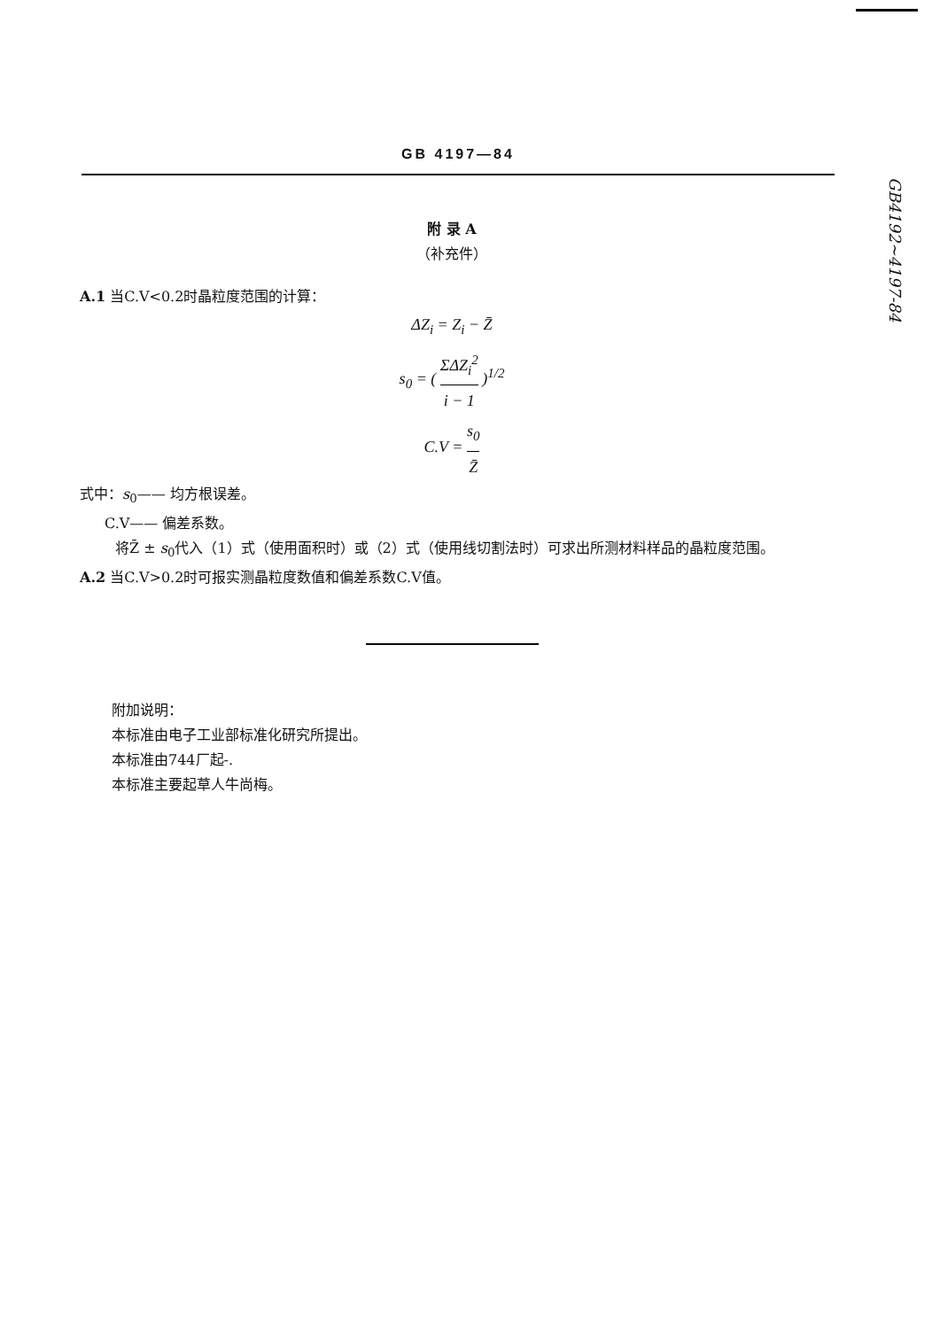GB4192~4197-84
GB 4197—84
附 录 A
（补充件）
A.1 当C.V<0.2时晶粒度范围的计算：
ΔZ<sub>i</sub> = Z<sub>i</sub> − Z̄
s<sub>0</sub> = ( ΣΔZ<sub>i</sub><sup>2</sup> i − 1 )<sup>1/2</sup>
C.V = s<sub>0</sub> Z̄
式中：s<sub>0</sub>—— 均方根误差。
C.V—— 偏差系数。
将Z̄ ± s<sub>0</sub>代入（1）式（使用面积时）或（2）式（使用线切割法时）可求出所测材料样品的晶粒度范围。
A.2 当C.V>0.2时可报实测晶粒度数值和偏差系数C.V值。
附加说明：
本标准由电子工业部标准化研究所提出。
本标准由744厂起-.
本标准主要起草人牛尚梅。